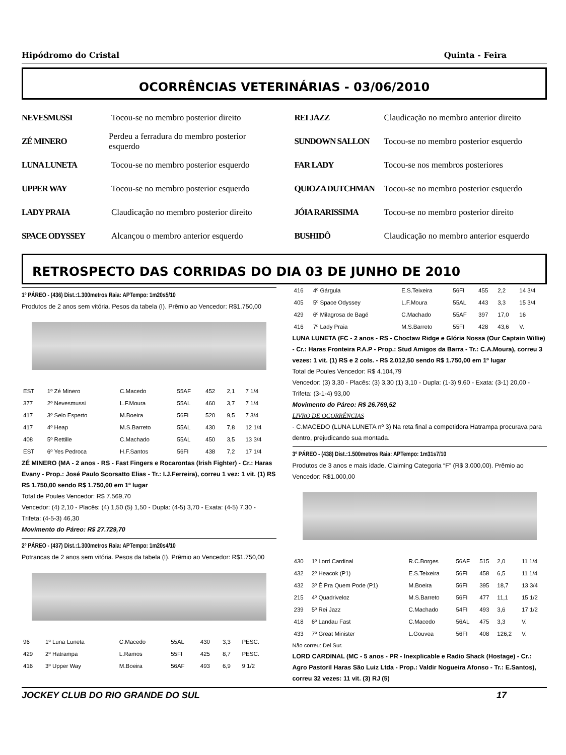Hipódromo do Cristal Quinta - Feira
OCORRÊNCIAS VETERINÁRIAS - 03/06/2010
NEVESMUSSI Tocou-se no membro posterior direito
REI JAZZ Claudicação no membro anterior direito
ZÉ MINERO Perdeu a ferradura do membro posterior esquerdo
SUNDOWN SALLON Tocou-se no membro posterior esquerdo
LUNA LUNETA Tocou-se no membro posterior esquerdo
FAR LADY Tocou-se nos membros posteriores
UPPER WAY Tocou-se no membro posterior esquerdo
QUIOZA DUTCHMAN Tocou-se no membro posterior esquerdo
LADY PRAIA Claudicação no membro posterior direito
JÓIA RARISSIMA Tocou-se no membro posterior direito
SPACE ODYSSEY Alcançou o membro anterior esquerdo
BUSHIDÔ Claudicação no membro anterior esquerdo
RETROSPECTO DAS CORRIDAS DO DIA 03 DE JUNHO DE 2010
1º PÁREO - (436) Dist.:1.300metros Raia: APTempo: 1m20s5/10
Produtos de 2 anos sem vitória. Pesos da tabela (I). Prêmio ao Vencedor: R$1.750,00
| EST | 1º Zé Minero | C.Macedo | 55AF | 452 | 2,1 | 7 1/4 |
| 377 | 2º Nevesmussi | L.F.Moura | 55AL | 460 | 3,7 | 7 1/4 |
| 417 | 3º Selo Esperto | M.Boeira | 56FI | 520 | 9,5 | 7 3/4 |
| 417 | 4º Heap | M.S.Barreto | 55AL | 430 | 7,8 | 12 1/4 |
| 408 | 5º Rettille | C.Machado | 55AL | 450 | 3,5 | 13 3/4 |
| EST | 6º Yes Pedroca | H.F.Santos | 56FI | 438 | 7,2 | 17 1/4 |
ZÉ MINERO (MA - 2 anos - RS - Fast Fingers e Rocarontas (Irish Fighter) - Cr.: Haras Evany - Prop.: José Paulo Scorsatto Elias - Tr.: I.J.Ferreira), correu 1 vez: 1 vit. (1) RS R$ 1.750,00 sendo R$ 1.750,00 em 1º lugar
Total de Poules Vencedor: R$ 7.569,70
Vencedor: (4) 2,10 - Placês: (4) 1,50 (5) 1,50 - Dupla: (4-5) 3,70 - Exata: (4-5) 7,30 - Trifeta: (4-5-3) 46,30
Movimento do Páreo: R$ 27.729,70
2º PÁREO - (437) Dist.:1.300metros Raia: APTempo: 1m20s4/10
Potrancas de 2 anos sem vitória. Pesos da tabela (I). Prêmio ao Vencedor: R$1.750,00
| 96 | 1º Luna Luneta | C.Macedo | 55AL | 430 | 3,3 | PESC. |
| 429 | 2º Hatrampa | L.Ramos | 55FI | 425 | 8,7 | PESC. |
| 416 | 3º Upper Way | M.Boeira | 56AF | 493 | 6,9 | 9 1/2 |
| 416 | 4º Gárgula | E.S.Teixeira | 56FI | 455 | 2,2 | 14 3/4 |
| 405 | 5º Space Odyssey | L.F.Moura | 55AL | 443 | 3,3 | 15 3/4 |
| 429 | 6º Milagrosa de Bagé | C.Machado | 55AF | 397 | 17,0 | 16 |
| 416 | 7º Lady Praia | M.S.Barreto | 55FI | 428 | 43,6 | V. |
LUNA LUNETA (FC - 2 anos - RS - Choctaw Ridge e Glória Nossa (Our Captain Willie) - Cr.: Haras Fronteira P.A.P - Prop.: Stud Amigos da Barra - Tr.: C.A.Moura), correu 3 vezes: 1 vit. (1) RS e 2 cols. - R$ 2.012,50 sendo R$ 1.750,00 em 1º lugar
Total de Poules Vencedor: R$ 4.104,79
Vencedor: (3) 3,30 - Placês: (3) 3,30 (1) 3,10 - Dupla: (1-3) 9,60 - Exata: (3-1) 20,00 - Trifeta: (3-1-4) 93,00
Movimento do Páreo: R$ 26.769,52
LIVRO DE OCORRÊNCIAS
- C.MACEDO (LUNA LUNETA nº 3) Na reta final a competidora Hatrampa procurava para dentro, prejudicando sua montada.
3º PÁREO - (438) Dist.:1.500metros Raia: APTempo: 1m31s7/10
Produtos de 3 anos e mais idade. Claiming Categoria “F” (R$ 3.000,00). Prêmio ao Vencedor: R$1.000,00
| 430 | 1º Lord Cardinal | R.C.Borges | 56AF | 515 | 2,0 | 11 1/4 |
| 432 | 2º Heacok (P1) | E.S.Teixeira | 56FI | 458 | 6,5 | 11 1/4 |
| 432 | 3º É Pra Quem Pode (P1) | M.Boeira | 56FI | 395 | 18,7 | 13 3/4 |
| 215 | 4º Quadriveloz | M.S.Barreto | 56FI | 477 | 11,1 | 15 1/2 |
| 239 | 5º Rei Jazz | C.Machado | 54FI | 493 | 3,6 | 17 1/2 |
| 418 | 6º Landau Fast | C.Macedo | 56AL | 475 | 3,3 | V. |
| 433 | 7º Great Minister | L.Gouvea | 56FI | 408 | 126,2 | V. |
Não correu: Del Sur.
LORD CARDINAL (MC - 5 anos - PR - Inexplicable e Radio Shack (Hostage) - Cr.: Agro Pastoril Haras São Luiz Ltda - Prop.: Valdir Nogueira Afonso - Tr.: E.Santos), correu 32 vezes: 11 vit. (3) RJ (5)
JOCKEY CLUB DO RIO GRANDE DO SUL 17